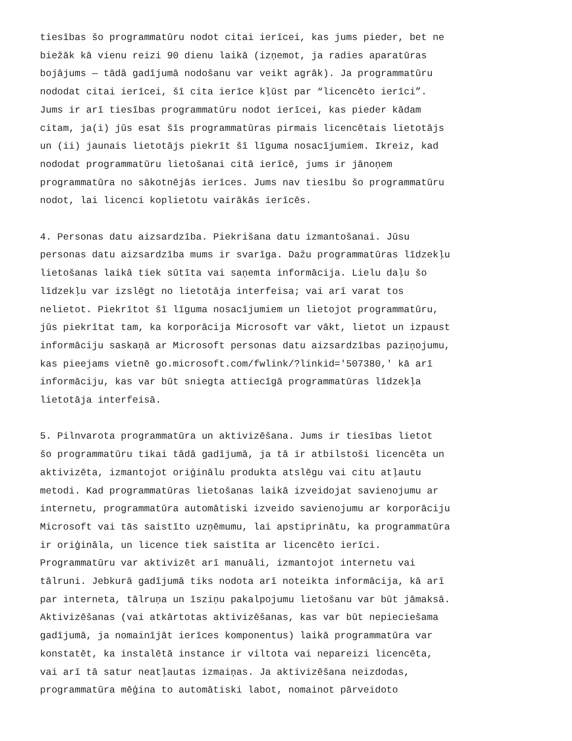tiesības šo programmatūru nodot citai ierīcei, kas jums pieder, bet ne biežāk kā vienu reizi 90 dienu laikā (izņemot, ja radies aparatūras bojājums — tādā gadījumā nodošanu var veikt agrāk). Ja programmatūru nododat citai ierīcei, šī cita ierīce kļūst par “licencēto ierīci”. Jums ir arī tiesības programmatūru nodot ierīcei, kas pieder kādam citam, ja(i) jūs esat šīs programmatūras pirmais licencētais lietotājs un (ii) jaunais lietotājs piekrīt šī līguma nosacījumiem. Ikreiz, kad nododat programmatūru lietošanai citā ierīcē, jums ir jānoņem programmatūra no sākotnējās ierīces. Jums nav tiesību šo programmatūru nodot, lai licenci koplietotu vairākās ierīcēs.
4. Personas datu aizsardzība. Piekrišana datu izmantošanai. Jūsu personas datu aizsardzība mums ir svarīga. Dažu programmatūras līdzekļu lietošanas laikā tiek sūtīta vai saņemta informācija. Lielu daļu šo līdzekļu var izslēgt no lietotāja interfeisa; vai arī varat tos nelietot. Piekrītot šī līguma nosacījumiem un lietojot programmatūru, jūs piekrītat tam, ka korporācija Microsoft var vākt, lietot un izpaust informāciju saskaņā ar Microsoft personas datu aizsardzības paziņojumu, kas pieejams vietnē go.microsoft.com/fwlink/?linkid='507380,' kā arī informāciju, kas var būt sniegta attiecīgā programmatūras līdzekļa lietotāja interfeisā.
5. Pilnvarota programmatūra un aktivizēšana. Jums ir tiesības lietot šo programmatūru tikai tādā gadījumā, ja tā ir atbilstoši licencēta un aktivizēta, izmantojot oriģinālu produkta atslēgu vai citu atļautu metodi. Kad programmatūras lietošanas laikā izveidojat savienojumu ar internetu, programmatūra automātiski izveido savienojumu ar korporāciju Microsoft vai tās saistīto uzņēmumu, lai apstiprinātu, ka programmatūra ir oriģināla, un licence tiek saistīta ar licencēto ierīci. Programmatūru var aktivizēt arī manuāli, izmantojot internetu vai tālruni. Jebkurā gadījumā tiks nodota arī noteikta informācija, kā arī par interneta, tālruņa un īsziņu pakalpojumu lietošanu var būt jāmaksā. Aktivizēšanas (vai atkārtotas aktivizēšanas, kas var būt nepieciešama gadījumā, ja nomainījāt ierīces komponentus) laikā programmatūra var konstatēt, ka instalētā instance ir viltota vai nepareizi licencēta, vai arī tā satur neatļautas izmaiņas. Ja aktivizēšana neizdodas, programmatūra mēģina to automātiski labot, nomainot pārveidoto